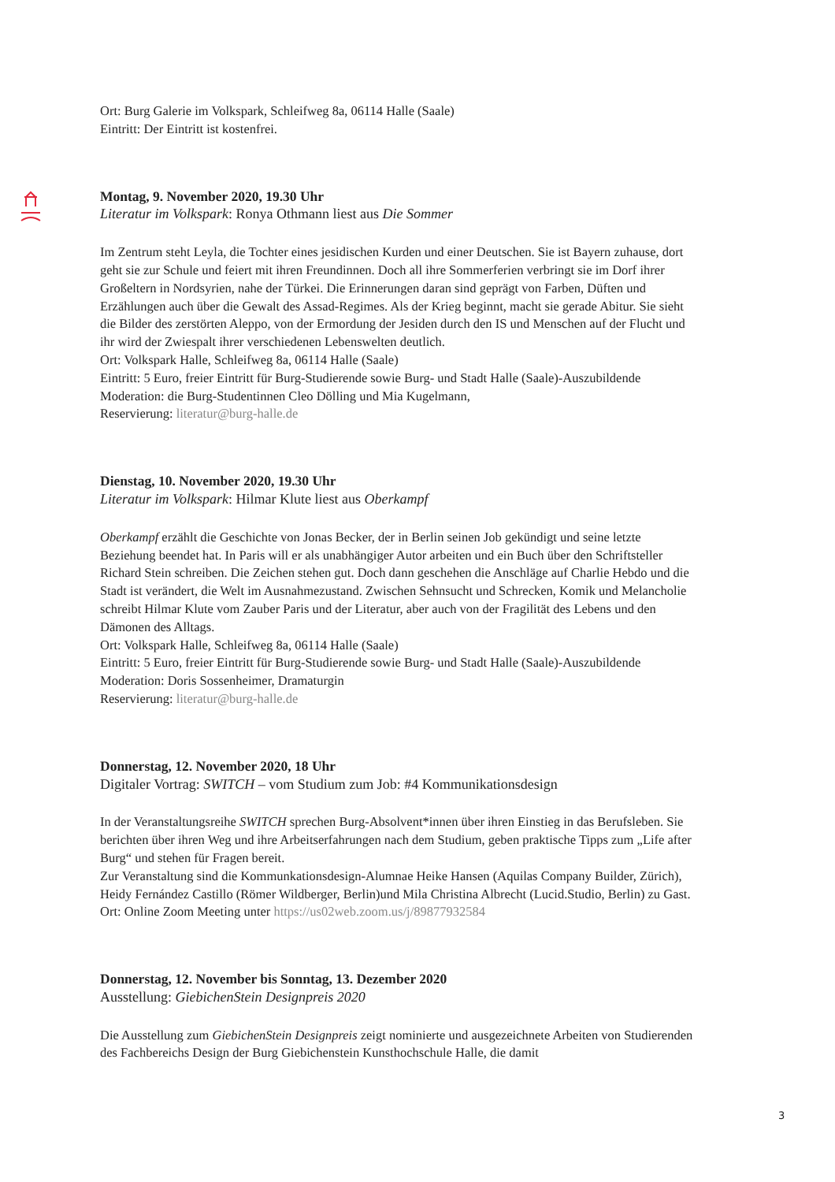Ort: Burg Galerie im Volkspark, Schleifweg 8a, 06114 Halle (Saale)
Eintritt: Der Eintritt ist kostenfrei.
Montag, 9. November 2020, 19.30 Uhr
Literatur im Volkspark: Ronya Othmann liest aus Die Sommer
Im Zentrum steht Leyla, die Tochter eines jesidischen Kurden und einer Deutschen. Sie ist Bayern zuhause, dort geht sie zur Schule und feiert mit ihren Freundinnen. Doch all ihre Sommerferien verbringt sie im Dorf ihrer Großeltern in Nordsyrien, nahe der Türkei. Die Erinnerungen daran sind geprägt von Farben, Düften und Erzählungen auch über die Gewalt des Assad-Regimes. Als der Krieg beginnt, macht sie gerade Abitur. Sie sieht die Bilder des zerstörten Aleppo, von der Ermordung der Jesiden durch den IS und Menschen auf der Flucht und ihr wird der Zwiespalt ihrer verschiedenen Lebenswelten deutlich.
Ort: Volkspark Halle, Schleifweg 8a, 06114 Halle (Saale)
Eintritt: 5 Euro, freier Eintritt für Burg-Studierende sowie Burg- und Stadt Halle (Saale)-Auszubildende
Moderation: die Burg-Studentinnen Cleo Dölling und Mia Kugelmann,
Reservierung: literatur@burg-halle.de
Dienstag, 10. November 2020, 19.30 Uhr
Literatur im Volkspark: Hilmar Klute liest aus Oberkampf
Oberkampf erzählt die Geschichte von Jonas Becker, der in Berlin seinen Job gekündigt und seine letzte Beziehung beendet hat. In Paris will er als unabhängiger Autor arbeiten und ein Buch über den Schriftsteller Richard Stein schreiben. Die Zeichen stehen gut. Doch dann geschehen die Anschläge auf Charlie Hebdo und die Stadt ist verändert, die Welt im Ausnahmezustand. Zwischen Sehnsucht und Schrecken, Komik und Melancholie schreibt Hilmar Klute vom Zauber Paris und der Literatur, aber auch von der Fragilität des Lebens und den Dämonen des Alltags.
Ort: Volkspark Halle, Schleifweg 8a, 06114 Halle (Saale)
Eintritt: 5 Euro, freier Eintritt für Burg-Studierende sowie Burg- und Stadt Halle (Saale)-Auszubildende
Moderation: Doris Sossenheimer, Dramaturgin
Reservierung: literatur@burg-halle.de
Donnerstag, 12. November 2020, 18 Uhr
Digitaler Vortrag: SWITCH – vom Studium zum Job: #4 Kommunikationsdesign
In der Veranstaltungsreihe SWITCH sprechen Burg-Absolvent*innen über ihren Einstieg in das Berufsleben. Sie berichten über ihren Weg und ihre Arbeitserfahrungen nach dem Studium, geben praktische Tipps zum „Life after Burg“ und stehen für Fragen bereit.
Zur Veranstaltung sind die Kommunkationsdesign-Alumnae Heike Hansen (Aquilas Company Builder, Zürich), Heidy Fernández Castillo (Römer Wildberger, Berlin)und Mila Christina Albrecht (Lucid.Studio, Berlin) zu Gast.
Ort: Online Zoom Meeting unter https://us02web.zoom.us/j/89877932584
Donnerstag, 12. November bis Sonntag, 13. Dezember 2020
Ausstellung: GiebichenStein Designpreis 2020
Die Ausstellung zum GiebichenStein Designpreis zeigt nominierte und ausgezeichnete Arbeiten von Studierenden des Fachbereichs Design der Burg Giebichenstein Kunsthochschule Halle, die damit
3